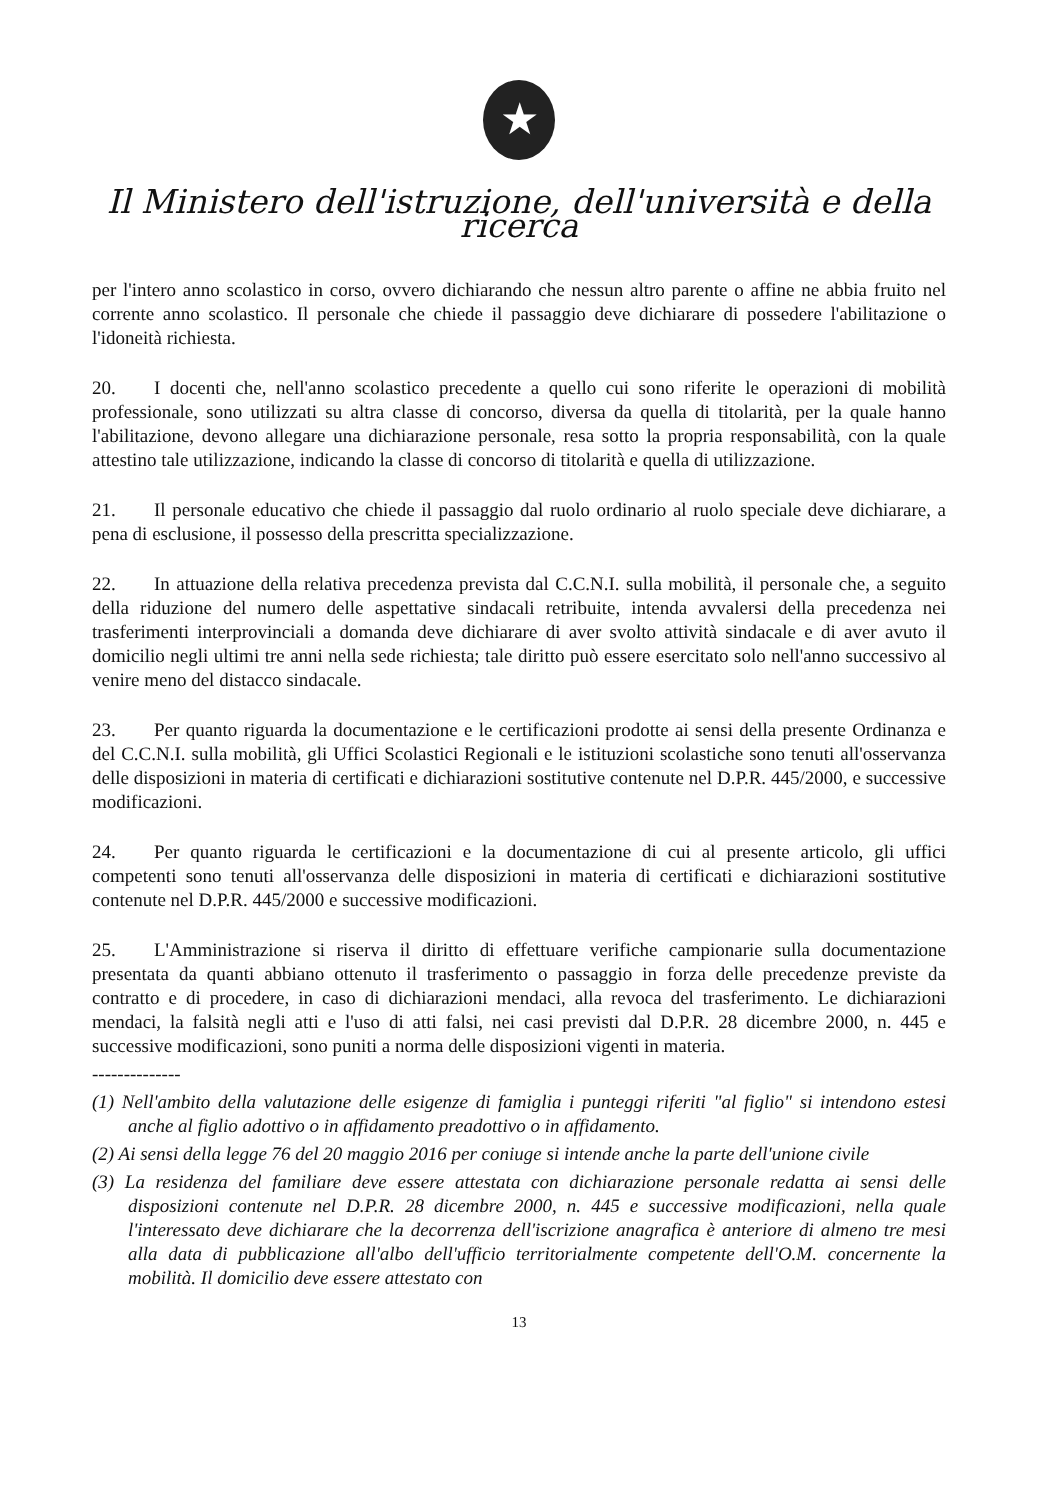★
Il Ministero dell'istruzione, dell'università e della ricerca
per l'intero anno scolastico in corso, ovvero dichiarando che nessun altro parente o affine ne abbia fruito nel corrente anno scolastico. Il personale che chiede il passaggio deve dichiarare di possedere l'abilitazione o l'idoneità richiesta.
20. I docenti che, nell'anno scolastico precedente a quello cui sono riferite le operazioni di mobilità professionale, sono utilizzati su altra classe di concorso, diversa da quella di titolarità, per la quale hanno l'abilitazione, devono allegare una dichiarazione personale, resa sotto la propria responsabilità, con la quale attestino tale utilizzazione, indicando la classe di concorso di titolarità e quella di utilizzazione.
21. Il personale educativo che chiede il passaggio dal ruolo ordinario al ruolo speciale deve dichiarare, a pena di esclusione, il possesso della prescritta specializzazione.
22. In attuazione della relativa precedenza prevista dal C.C.N.I. sulla mobilità, il personale che, a seguito della riduzione del numero delle aspettative sindacali retribuite, intenda avvalersi della precedenza nei trasferimenti interprovinciali a domanda deve dichiarare di aver svolto attività sindacale e di aver avuto il domicilio negli ultimi tre anni nella sede richiesta; tale diritto può essere esercitato solo nell'anno successivo al venire meno del distacco sindacale.
23. Per quanto riguarda la documentazione e le certificazioni prodotte ai sensi della presente Ordinanza e del C.C.N.I. sulla mobilità, gli Uffici Scolastici Regionali e le istituzioni scolastiche sono tenuti all'osservanza delle disposizioni in materia di certificati e dichiarazioni sostitutive contenute nel D.P.R. 445/2000, e successive modificazioni.
24. Per quanto riguarda le certificazioni e la documentazione di cui al presente articolo, gli uffici competenti sono tenuti all'osservanza delle disposizioni in materia di certificati e dichiarazioni sostitutive contenute nel D.P.R. 445/2000 e successive modificazioni.
25. L'Amministrazione si riserva il diritto di effettuare verifiche campionarie sulla documentazione presentata da quanti abbiano ottenuto il trasferimento o passaggio in forza delle precedenze previste da contratto e di procedere, in caso di dichiarazioni mendaci, alla revoca del trasferimento. Le dichiarazioni mendaci, la falsità negli atti e l'uso di atti falsi, nei casi previsti dal D.P.R. 28 dicembre 2000, n. 445 e successive modificazioni, sono puniti a norma delle disposizioni vigenti in materia.
--------------
(1) Nell'ambito della valutazione delle esigenze di famiglia i punteggi riferiti "al figlio" si intendono estesi anche al figlio adottivo o in affidamento preadottivo o in affidamento.
(2) Ai sensi della legge 76 del 20 maggio 2016 per coniuge si intende anche la parte dell'unione civile
(3) La residenza del familiare deve essere attestata con dichiarazione personale redatta ai sensi delle disposizioni contenute nel D.P.R. 28 dicembre 2000, n. 445 e successive modificazioni, nella quale l'interessato deve dichiarare che la decorrenza dell'iscrizione anagrafica è anteriore di almeno tre mesi alla data di pubblicazione all'albo dell'ufficio territorialmente competente dell'O.M. concernente la mobilità. Il domicilio deve essere attestato con
13